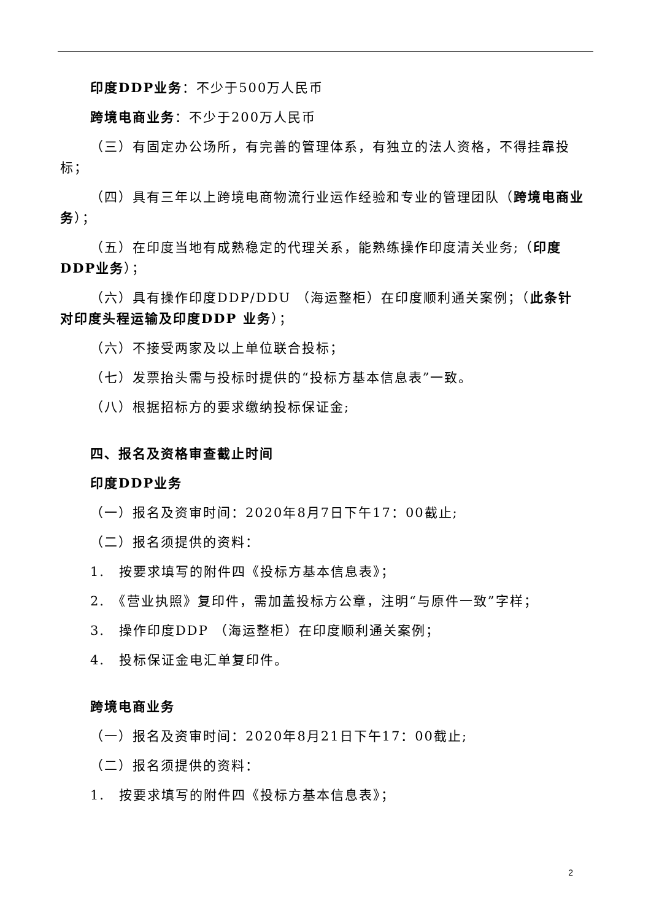印度DDP业务：不少于500万人民币
跨境电商业务：不少于200万人民币
（三）有固定办公场所，有完善的管理体系，有独立的法人资格，不得挂靠投标；
（四）具有三年以上跨境电商物流行业运作经验和专业的管理团队（跨境电商业务）；
（五）在印度当地有成熟稳定的代理关系，能熟练操作印度清关业务;（印度DDP业务）；
（六）具有操作印度DDP/DDU （海运整柜）在印度顺利通关案例；（此条针对印度头程运输及印度DDP 业务）；
（六）不接受两家及以上单位联合投标；
（七）发票抬头需与投标时提供的“投标方基本信息表”一致。
（八）根据招标方的要求缴纳投标保证金;
四、报名及资格审查截止时间
印度DDP业务
（一）报名及资审时间：2020年8月7日下午17：00截止;
（二）报名须提供的资料：
1.　按要求填写的附件四《投标方基本信息表》；
2.　《营业执照》复印件，需加盖投标方公章，注明“与原件一致”字样；
3.　操作印度DDP （海运整柜）在印度顺利通关案例；
4.　投标保证金电汇单复印件。
跨境电商业务
（一）报名及资审时间：2020年8月21日下午17：00截止;
（二）报名须提供的资料：
1.　按要求填写的附件四《投标方基本信息表》；
2